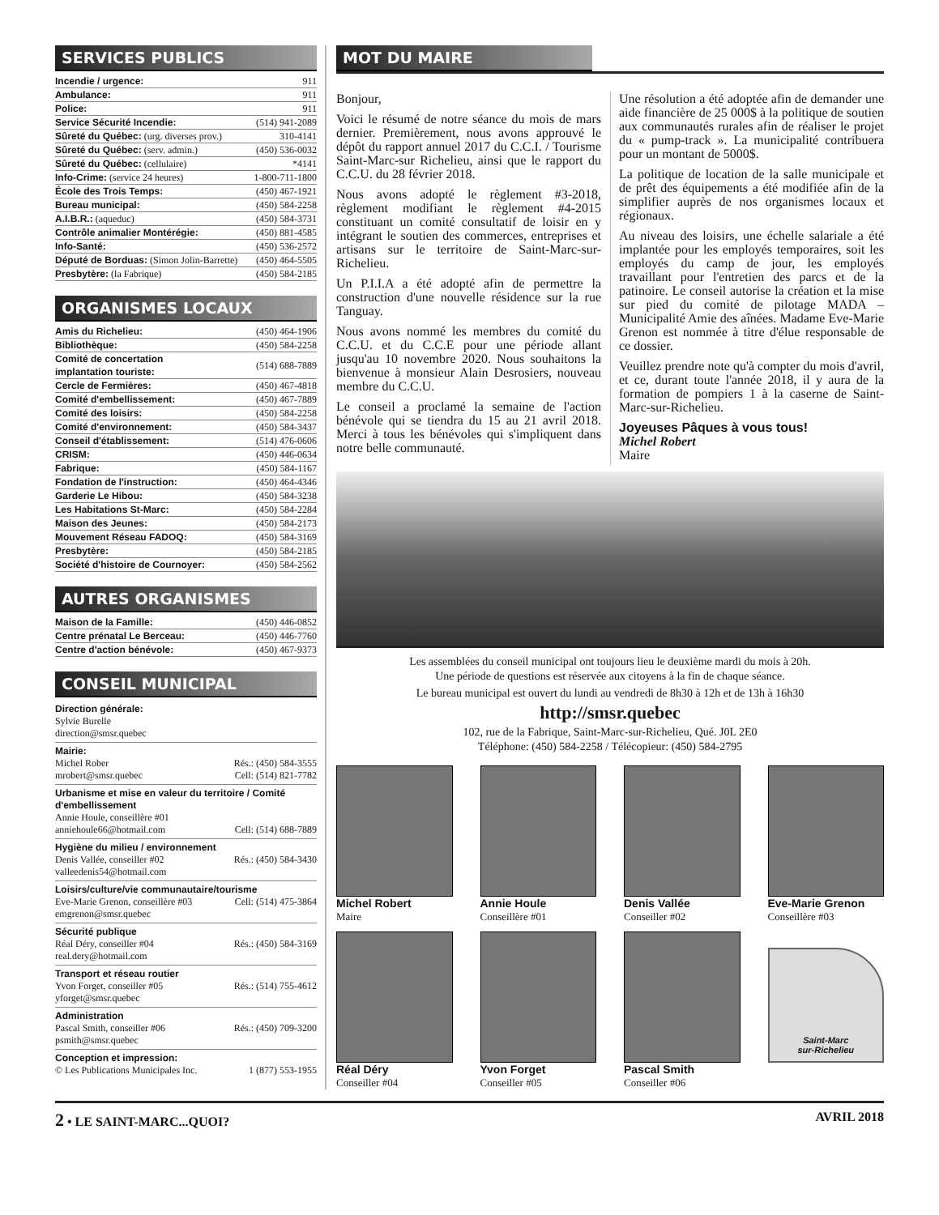SERVICES PUBLICS
| Incendie / urgence: | 911 |
| Ambulance: | 911 |
| Police: | 911 |
| Service Sécurité Incendie: | (514) 941-2089 |
| Sûreté du Québec: (urg. diverses prov.) | 310-4141 |
| Sûreté du Québec: (serv. admin.) | (450) 536-0032 |
| Sûreté du Québec: (cellulaire) | *4141 |
| Info-Crime: (service 24 heures) | 1-800-711-1800 |
| École des Trois Temps: | (450) 467-1921 |
| Bureau municipal: | (450) 584-2258 |
| A.I.B.R.: (aqueduc) | (450) 584-3731 |
| Contrôle animalier Montérégie: | (450) 881-4585 |
| Info-Santé: | (450) 536-2572 |
| Député de Borduas: (Simon Jolin-Barrette) | (450) 464-5505 |
| Presbytère: (la Fabrique) | (450) 584-2185 |
ORGANISMES LOCAUX
| Amis du Richelieu: | (450) 464-1906 |
| Bibliothèque: | (450) 584-2258 |
| Comité de concertation implantation touriste: | (514) 688-7889 |
| Cercle de Fermières: | (450) 467-4818 |
| Comité d'embellissement: | (450) 467-7889 |
| Comité des loisirs: | (450) 584-2258 |
| Comité d'environnement: | (450) 584-3437 |
| Conseil d'établissement: | (514) 476-0606 |
| CRISM: | (450) 446-0634 |
| Fabrique: | (450) 584-1167 |
| Fondation de l'instruction: | (450) 464-4346 |
| Garderie Le Hibou: | (450) 584-3238 |
| Les Habitations St-Marc: | (450) 584-2284 |
| Maison des Jeunes: | (450) 584-2173 |
| Mouvement Réseau FADOQ: | (450) 584-3169 |
| Presbytère: | (450) 584-2185 |
| Société d'histoire de Cournoyer: | (450) 584-2562 |
AUTRES ORGANISMES
| Maison de la Famille: | (450) 446-0852 |
| Centre prénatal Le Berceau: | (450) 446-7760 |
| Centre d'action bénévole: | (450) 467-9373 |
CONSEIL MUNICIPAL
Direction générale:
Sylvie Burelle
direction@smsr.quebec
Mairie:
Michel Rober Rés.: (450) 584-3555
mrobert@smsr.quebec Cell: (514) 821-7782
Urbanisme et mise en valeur du territoire / Comité d'embellissement
Annie Houle, conseillère #01
anniehoule66@hotmail.com Cell: (514) 688-7889
Hygiène du milieu / environnement
Denis Vallée, conseiller #02 Rés.: (450) 584-3430
valleedenis54@hotmail.com
Loisirs/culture/vie communautaire/tourisme
Eve-Marie Grenon, conseillère #03 Cell: (514) 475-3864
emgrenon@smsr.quebec
Sécurité publique
Réal Déry, conseiller #04 Rés.: (450) 584-3169
real.dery@hotmail.com
Transport et réseau routier
Yvon Forget, conseiller #05 Rés.: (514) 755-4612
yforget@smsr.quebec
Administration
Pascal Smith, conseiller #06 Rés.: (450) 709-3200
psmith@smsr.quebec
Conception et impression:
© Les Publications Municipales Inc. 1 (877) 553-1955
MOT DU MAIRE
Bonjour,
Voici le résumé de notre séance du mois de mars dernier. Premièrement, nous avons approuvé le dépôt du rapport annuel 2017 du C.C.I. / Tourisme Saint-Marc-sur Richelieu, ainsi que le rapport du C.C.U. du 28 février 2018.
Nous avons adopté le règlement #3-2018, règlement modifiant le règlement #4-2015 constituant un comité consultatif de loisir en y intégrant le soutien des commerces, entreprises et artisans sur le territoire de Saint-Marc-sur-Richelieu.
Un P.I.I.A a été adopté afin de permettre la construction d'une nouvelle résidence sur la rue Tanguay.
Nous avons nommé les membres du comité du C.C.U. et du C.C.E pour une période allant jusqu'au 10 novembre 2020. Nous souhaitons la bienvenue à monsieur Alain Desrosiers, nouveau membre du C.C.U.
Le conseil a proclamé la semaine de l'action bénévole qui se tiendra du 15 au 21 avril 2018. Merci à tous les bénévoles qui s'impliquent dans notre belle communauté.
Une résolution a été adoptée afin de demander une aide financière de 25 000$ à la politique de soutien aux communautés rurales afin de réaliser le projet du « pump-track ». La municipalité contribuera pour un montant de 5000$.
La politique de location de la salle municipale et de prêt des équipements a été modifiée afin de la simplifier auprès de nos organismes locaux et régionaux.
Au niveau des loisirs, une échelle salariale a été implantée pour les employés temporaires, soit les employés du camp de jour, les employés travaillant pour l'entretien des parcs et de la patinoire. Le conseil autorise la création et la mise sur pied du comité de pilotage MADA – Municipalité Amie des aînées. Madame Eve-Marie Grenon est nommée à titre d'élue responsable de ce dossier.
Veuillez prendre note qu'à compter du mois d'avril, et ce, durant toute l'année 2018, il y aura de la formation de pompiers 1 à la caserne de Saint-Marc-sur-Richelieu.
Joyeuses Pâques à vous tous!
Michel Robert
Maire
Les assemblées du conseil municipal ont toujours lieu le deuxième mardi du mois à 20h.
Une période de questions est réservée aux citoyens à la fin de chaque séance.
Le bureau municipal est ouvert du lundi au vendredi de 8h30 à 12h et de 13h à 16h30
http://smsr.quebec
102, rue de la Fabrique, Saint-Marc-sur-Richelieu, Qué. J0L 2E0
Téléphone: (450) 584-2258 / Télécopieur: (450) 584-2795
Michel Robert
Maire
Annie Houle
Conseillère #01
Denis Vallée
Conseiller #02
Eve-Marie Grenon
Conseillère #03
Réal Déry
Conseiller #04
Yvon Forget
Conseiller #05
Pascal Smith
Conseiller #06
Saint-Marc
sur-Richelieu
2 • LE SAINT-MARC...QUOI? AVRIL 2018